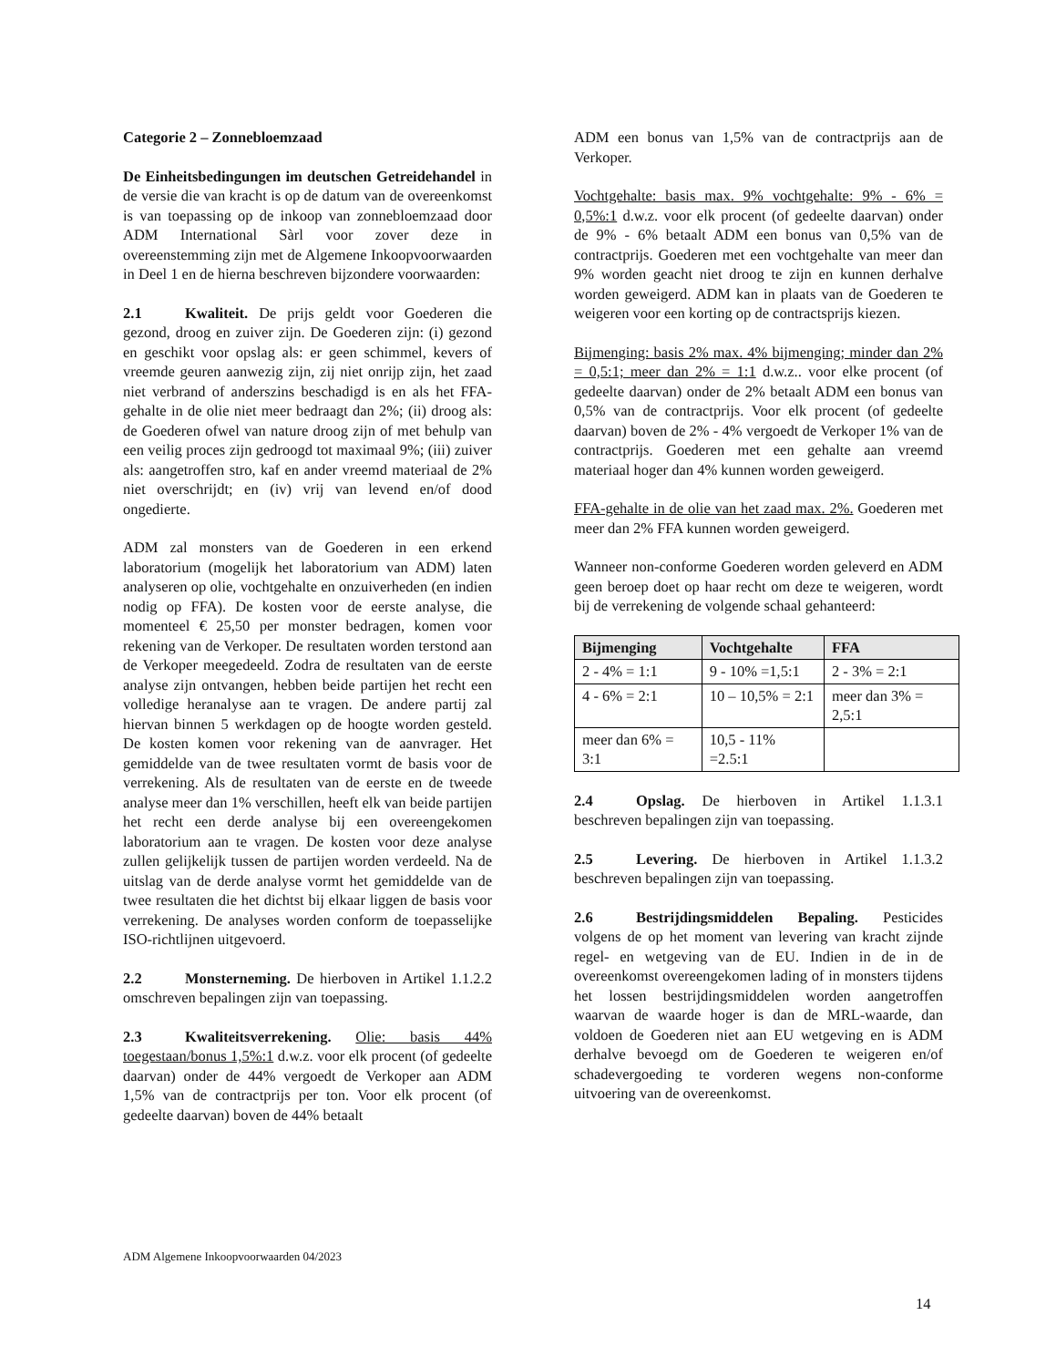Categorie 2 – Zonnebloemzaad
De Einheitsbedingungen im deutschen Getreidehandel in de versie die van kracht is op de datum van de overeenkomst is van toepassing op de inkoop van zonnebloemzaad door ADM International Sàrl voor zover deze in overeenstemming zijn met de Algemene Inkoopvoorwaarden in Deel 1 en de hierna beschreven bijzondere voorwaarden:
2.1 Kwaliteit. De prijs geldt voor Goederen die gezond, droog en zuiver zijn. De Goederen zijn: (i) gezond en geschikt voor opslag als: er geen schimmel, kevers of vreemde geuren aanwezig zijn, zij niet onrijp zijn, het zaad niet verbrand of anderszins beschadigd is en als het FFA-gehalte in de olie niet meer bedraagt dan 2%; (ii) droog als: de Goederen ofwel van nature droog zijn of met behulp van een veilig proces zijn gedroogd tot maximaal 9%; (iii) zuiver als: aangetroffen stro, kaf en ander vreemd materiaal de 2% niet overschrijdt; en (iv) vrij van levend en/of dood ongedierte.
ADM zal monsters van de Goederen in een erkend laboratorium (mogelijk het laboratorium van ADM) laten analyseren op olie, vochtgehalte en onzuiverheden (en indien nodig op FFA). De kosten voor de eerste analyse, die momenteel € 25,50 per monster bedragen, komen voor rekening van de Verkoper. De resultaten worden terstond aan de Verkoper meegedeeld. Zodra de resultaten van de eerste analyse zijn ontvangen, hebben beide partijen het recht een volledige heranalyse aan te vragen. De andere partij zal hiervan binnen 5 werkdagen op de hoogte worden gesteld. De kosten komen voor rekening van de aanvrager. Het gemiddelde van de twee resultaten vormt de basis voor de verrekening. Als de resultaten van de eerste en de tweede analyse meer dan 1% verschillen, heeft elk van beide partijen het recht een derde analyse bij een overeengekomen laboratorium aan te vragen. De kosten voor deze analyse zullen gelijkelijk tussen de partijen worden verdeeld. Na de uitslag van de derde analyse vormt het gemiddelde van de twee resultaten die het dichtst bij elkaar liggen de basis voor verrekening. De analyses worden conform de toepasselijke ISO-richtlijnen uitgevoerd.
2.2 Monsterneming. De hierboven in Artikel 1.1.2.2 omschreven bepalingen zijn van toepassing.
2.3 Kwaliteitsverrekening. Olie: basis 44% toegestaan/bonus 1,5%:1 d.w.z. voor elk procent (of gedeelte daarvan) onder de 44% vergoedt de Verkoper aan ADM 1,5% van de contractprijs per ton. Voor elk procent (of gedeelte daarvan) boven de 44% betaalt
ADM een bonus van 1,5% van de contractprijs aan de Verkoper.
Vochtgehalte: basis max. 9% vochtgehalte: 9% - 6% = 0,5%:1 d.w.z. voor elk procent (of gedeelte daarvan) onder de 9% - 6% betaalt ADM een bonus van 0,5% van de contractprijs. Goederen met een vochtgehalte van meer dan 9% worden geacht niet droog te zijn en kunnen derhalve worden geweigerd. ADM kan in plaats van de Goederen te weigeren voor een korting op de contractsprijs kiezen.
Bijmenging: basis 2% max. 4% bijmenging; minder dan 2% = 0,5:1; meer dan 2% = 1:1 d.w.z.. voor elke procent (of gedeelte daarvan) onder de 2% betaalt ADM een bonus van 0,5% van de contractprijs. Voor elk procent (of gedeelte daarvan) boven de 2% - 4% vergoedt de Verkoper 1% van de contractprijs. Goederen met een gehalte aan vreemd materiaal hoger dan 4% kunnen worden geweigerd.
FFA-gehalte in de olie van het zaad max. 2%. Goederen met meer dan 2% FFA kunnen worden geweigerd.
Wanneer non-conforme Goederen worden geleverd en ADM geen beroep doet op haar recht om deze te weigeren, wordt bij de verrekening de volgende schaal gehanteerd:
| Bijmenging | Vochtgehalte | FFA |
| --- | --- | --- |
| 2 - 4% = 1:1 | 9 - 10% =1,5:1 | 2 - 3% = 2:1 |
| 4 - 6% = 2:1 | 10 – 10,5% = 2:1 | meer dan 3% = 2,5:1 |
| meer dan 6% = 3:1 | 10,5 - 11% =2.5:1 | |
2.4 Opslag. De hierboven in Artikel 1.1.3.1 beschreven bepalingen zijn van toepassing.
2.5 Levering. De hierboven in Artikel 1.1.3.2 beschreven bepalingen zijn van toepassing.
2.6 Bestrijdingsmiddelen Bepaling. Pesticides volgens de op het moment van levering van kracht zijnde regel- en wetgeving van de EU. Indien in de in de overeenkomst overeengekomen lading of in monsters tijdens het lossen bestrijdingsmiddelen worden aangetroffen waarvan de waarde hoger is dan de MRL-waarde, dan voldoen de Goederen niet aan EU wetgeving en is ADM derhalve bevoegd om de Goederen te weigeren en/of schadevergoeding te vorderen wegens non-conforme uitvoering van de overeenkomst.
ADM Algemene Inkoopvoorwaarden 04/2023
14